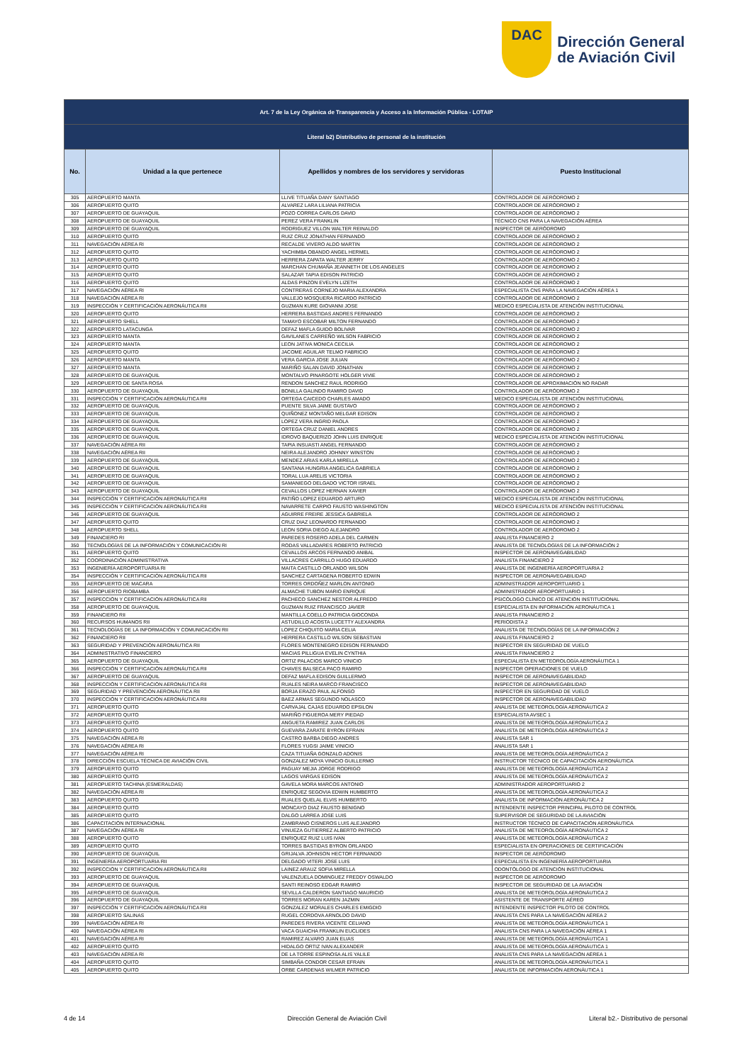DAC
Dirección General
de Aviación Civil
| Art. 7 de la Ley Orgánica de Transparencia y Acceso a la Información Pública - LOTAIP | | | |
| Literal b2) Distributivo de personal de la institución | | | |
| No. | Unidad a la que pertenece | Apellidos y nombres de los servidores y servidoras | Puesto Institucional |
| 305 | AEROPUERTO MANTA | LLIVE TITUAÑA DANY SANTIAGO | CONTROLADOR DE AERÓDROMO 2 |
| 306 | AEROPUERTO QUITO | ALVAREZ LARA LILIANA PATRICIA | CONTROLADOR DE AERÓDROMO 2 |
| 307 | AEROPUERTO DE GUAYAQUIL | POZO CORREA CARLOS DAVID | CONTROLADOR DE AERÓDROMO 2 |
| 308 | AEROPUERTO DE GUAYAQUIL | PEREZ VERA FRANKLIN | TÉCNICO CNS PARA LA NAVEGACIÓN AÉREA |
| 309 | AEROPUERTO DE GUAYAQUIL | RODRIGUEZ VILLON WALTER REINALDO | INSPECTOR DE AERÓDROMO |
| 310 | AEROPUERTO QUITO | RUIZ CRUZ JONATHAN FERNANDO | CONTROLADOR DE AERÓDROMO 2 |
| 311 | NAVEGACIÓN AÉREA RI | RECALDE VIVERO ALDO MARTIN | CONTROLADOR DE AERÓDROMO 2 |
| 312 | AEROPUERTO QUITO | YACHIMBA OBANDO ANGEL HERMEL | CONTROLADOR DE AERÓDROMO 2 |
| 313 | AEROPUERTO QUITO | HERRERA ZAPATA WALTER JERRY | CONTROLADOR DE AERÓDROMO 2 |
| 314 | AEROPUERTO QUITO | MARCHAN CHUMAÑA JEANNETH DE LOS ANGELES | CONTROLADOR DE AERÓDROMO 2 |
| 315 | AEROPUERTO QUITO | SALAZAR TAPIA EDISON PATRICIO | CONTROLADOR DE AERÓDROMO 2 |
| 316 | AEROPUERTO QUITO | ALDAS PINZON EVELYN LIZETH | CONTROLADOR DE AERÓDROMO 2 |
| 317 | NAVEGACIÓN AÉREA RI | CONTRERAS CORNEJO MARIA ALEXANDRA | ESPECIALISTA CNS PARA LA NAVEGACIÓN AÉREA 1 |
| 318 | NAVEGACIÓN AÉREA RI | VALLEJO MOSQUERA RICARDO PATRICIO | CONTROLADOR DE AERÓDROMO 2 |
| 319 | INSPECCIÓN Y CERTIFICACIÓN AERONÁUTICA RII | GUZMAN KURE GIOVANNI JOSE | MEDICO ESPECIALISTA DE ATENCIÓN INSTITUCIONAL |
| 320 | AEROPUERTO QUITO | HERRERA BASTIDAS ANDRES FERNANDO | CONTROLADOR DE AERÓDROMO 2 |
| 321 | AEROPUERTO SHELL | TAMAYO ESCOBAR MILTON FERNANDO | CONTROLADOR DE AERÓDROMO 2 |
| 322 | AEROPUERTO LATACUNGA | DEFAZ MAFLA GUIDO BOLIVAR | CONTROLADOR DE AERÓDROMO 2 |
| 323 | AEROPUERTO MANTA | GAVILANES CARREÑO WILSON FABRICIO | CONTROLADOR DE AERÓDROMO 2 |
| 324 | AEROPUERTO MANTA | LEON JATIVA MONICA CECILIA | CONTROLADOR DE AERÓDROMO 2 |
| 325 | AEROPUERTO QUITO | JACOME AGUILAR TELMO FABRICIO | CONTROLADOR DE AERÓDROMO 2 |
| 326 | AEROPUERTO MANTA | VERA GARCIA JOSE JULIAN | CONTROLADOR DE AERÓDROMO 2 |
| 327 | AEROPUERTO MANTA | MARIÑO SALAN DAVID JONATHAN | CONTROLADOR DE AERÓDROMO 2 |
| 328 | AEROPUERTO DE GUAYAQUIL | MONTALVO PINARGOTE HOLGER VIVIE | CONTROLADOR DE AERÓDROMO 2 |
| 329 | AEROPUERTO DE SANTA ROSA | RENDON SANCHEZ RAUL RODRIGO | CONTROLADOR DE APROXIMACIÓN NO RADAR |
| 330 | AEROPUERTO DE GUAYAQUIL | BONILLA GALINDO RAMIRO DAVID | CONTROLADOR DE AERÓDROMO 2 |
| 331 | INSPECCIÓN Y CERTIFICACIÓN AERONÁUTICA RII | ORTEGA CAICEDO CHARLES AMADO | MEDICO ESPECIALISTA DE ATENCIÓN INSTITUCIONAL |
| 332 | AEROPUERTO DE GUAYAQUIL | PUENTE SILVA JAIME GUSTAVO | CONTROLADOR DE AERÓDROMO 2 |
| 333 | AEROPUERTO DE GUAYAQUIL | QUIÑONEZ MONTAÑO MELGAR EDISON | CONTROLADOR DE AERÓDROMO 2 |
| 334 | AEROPUERTO DE GUAYAQUIL | LOPEZ VERA INGRID PAOLA | CONTROLADOR DE AERÓDROMO 2 |
| 335 | AEROPUERTO DE GUAYAQUIL | ORTEGA CRUZ DANIEL ANDRES | CONTROLADOR DE AERÓDROMO 2 |
| 336 | AEROPUERTO DE GUAYAQUIL | IDROVO BAQUERIZO JOHN LUIS ENRIQUE | MEDICO ESPECIALISTA DE ATENCIÓN INSTITUCIONAL |
| 337 | NAVEGACIÓN AÉREA RII | TAPIA INSUASTI ANGEL FERNANDO | CONTROLADOR DE AERÓDROMO 2 |
| 338 | NAVEGACIÓN AÉREA RII | NEIRA ALEJANDRO JOHNNY WINSTON | CONTROLADOR DE AERÓDROMO 2 |
| 339 | AEROPUERTO DE GUAYAQUIL | MENDEZ ARIAS KARLA MIRELLA | CONTROLADOR DE AERÓDROMO 2 |
| 340 | AEROPUERTO DE GUAYAQUIL | SANTANA HUNGRIA ANGELICA GABRIELA | CONTROLADOR DE AERÓDROMO 2 |
| 341 | AEROPUERTO DE GUAYAQUIL | TORAL LUA ARELIS VICTORIA | CONTROLADOR DE AERÓDROMO 2 |
| 342 | AEROPUERTO DE GUAYAQUIL | SAMANIEGO DELGADO VICTOR ISRAEL | CONTROLADOR DE AERÓDROMO 2 |
| 343 | AEROPUERTO DE GUAYAQUIL | CEVALLOS LOPEZ HERNAN XAVIER | CONTROLADOR DE AERÓDROMO 2 |
| 344 | INSPECCIÓN Y CERTIFICACIÓN AERONÁUTICA RII | PATIÑO LOPEZ EDUARDO ARTURO | MEDICO ESPECIALISTA DE ATENCIÓN INSTITUCIONAL |
| 345 | INSPECCIÓN Y CERTIFICACIÓN AERONÁUTICA RII | NAVARRETE CARPIO FAUSTO WASHINGTON | MEDICO ESPECIALISTA DE ATENCIÓN INSTITUCIONAL |
| 346 | AEROPUERTO DE GUAYAQUIL | AGUIRRE FREIRE JESSICA GABRIELA | CONTROLADOR DE AERÓDROMO 2 |
| 347 | AEROPUERTO QUITO | CRUZ DIAZ LEONARDO FERNANDO | CONTROLADOR DE AERÓDROMO 2 |
| 348 | AEROPUERTO SHELL | LEON SORIA DIEGO ALEJANDRO | CONTROLADOR DE AERÓDROMO 2 |
| 349 | FINANCIERO RI | PAREDES ROSERO ADELA DEL CARMEN | ANALISTA FINANCIERO 2 |
| 350 | TECNOLOGÍAS DE LA INFORMACIÓN Y COMUNICACIÓN RI | RODAS VALLADARES ROBERTO PATRICIO | ANALISTA DE TECNOLOGÍAS DE LA INFORMACIÓN 2 |
| 351 | AEROPUERTO QUITO | CEVALLOS ARCOS FERNANDO ANIBAL | INSPECTOR DE AERONAVEGABILIDAD |
| 352 | COORDINACIÓN ADMINISTRATIVA | VILLACRES CARRILLO HUGO EDUARDO | ANALISTA FINANCIERO 2 |
| 353 | INGENIERÍA AEROPORTUARIA RI | MAITA CASTILLO ORLANDO WILSON | ANALISTA DE INGENIERÍA AEROPORTUARIA 2 |
| 354 | INSPECCIÓN Y CERTIFICACIÓN AERONÁUTICA RII | SANCHEZ CARTAGENA ROBERTO EDWIN | INSPECTOR DE AERONAVEGABILIDAD |
| 355 | AEROPUERTO DE MACARA | TORRES ORDOÑEZ MARLON ANTONIO | ADMINISTRADOR AEROPORTUARIO 1 |
| 356 | AEROPUERTO RIOBAMBA | ALMACHE TUBON MARIO ENRIQUE | ADMINISTRADOR AEROPORTUARIO 1 |
| 357 | INSPECCIÓN Y CERTIFICACIÓN AERONÁUTICA RII | PACHECO SANCHEZ NESTOR ALFREDO | PSICÓLOGO CLÍNICO DE ATENCIÓN INSTITUCIONAL |
| 358 | AEROPUERTO DE GUAYAQUIL | GUZMAN RUIZ FRANCISCO JAVIER | ESPECIALISTA EN INFORMACIÓN AERONÁUTICA 1 |
| 359 | FINANCIERO RII | MANTILLA COELLO PATRICIA GIOCONDA | ANALISTA FINANCIERO 2 |
| 360 | RECURSOS HUMANOS RII | ASTUDILLO ACOSTA LUCETTY ALEXANDRA | PERIODISTA 2 |
| 361 | TECNOLOGÍAS DE LA INFORMACIÓN Y COMUNICACIÓN RII | LOPEZ CHIQUITO MARIA CELIA | ANALISTA DE TECNOLOGÍAS DE LA INFORMACIÓN 2 |
| 362 | FINANCIERO RII | HERRERA CASTILLO WILSON SEBASTIAN | ANALISTA FINANCIERO 2 |
| 363 | SEGURIDAD Y PREVENCIÓN AERONÁUTICA RII | FLORES MONTENEGRO EDISON FERNANDO | INSPECTOR EN SEGURIDAD DE VUELO |
| 364 | ADMINISTRATIVO FINANCIERO | MACIAS PILLIGUA EVELIN CYNTHIA | ANALISTA FINANCIERO 2 |
| 365 | AEROPUERTO DE GUAYAQUIL | ORTIZ PALACIOS MARCO VINICIO | ESPECIALISTA EN METEOROLOGÍA AERONÁUTICA 1 |
| 366 | INSPECCIÓN Y CERTIFICACIÓN AERONÁUTICA RII | CHAVES BALSECA PACO RAMIRO | INSPECTOR OPERACIONES DE VUELO |
| 367 | AEROPUERTO DE GUAYAQUIL | DEFAZ MAFLA EDISON GUILLERMO | INSPECTOR DE AERONAVEGABILIDAD |
| 368 | INSPECCIÓN Y CERTIFICACIÓN AERONÁUTICA RII | RUALES NEIRA MARCO FRANCISCO | INSPECTOR DE AERONAVEGABILIDAD |
| 369 | SEGURIDAD Y PREVENCIÓN AERONÁUTICA RII | BORJA ERAZO PAUL ALFONSO | INSPECTOR EN SEGURIDAD DE VUELO |
| 370 | INSPECCIÓN Y CERTIFICACIÓN AERONÁUTICA RII | BAEZ ARMAS SEGUNDO NOLASCO | INSPECTOR DE AERONAVEGABILIDAD |
| 371 | AEROPUERTO QUITO | CARVAJAL CAJAS EDUARDO EPSILON | ANALISTA DE METEOROLOGÍA AERONÁUTICA 2 |
| 372 | AEROPUERTO QUITO | MARIÑO FIGUEROA MERY PIEDAD | ESPECIALISTA AVSEC 1 |
| 373 | AEROPUERTO QUITO | ANGUETA RAMIREZ JUAN CARLOS | ANALISTA DE METEOROLOGÍA AERONÁUTICA 2 |
| 374 | AEROPUERTO QUITO | GUEVARA ZARATE BYRON EFRAIN | ANALISTA DE METEOROLOGÍA AERONÁUTICA 2 |
| 375 | NAVEGACIÓN AÉREA RI | CASTRO BARBA DIEGO ANDRES | ANALISTA SAR 1 |
| 376 | NAVEGACIÓN AÉREA RI | FLORES YUGSI JAIME VINICIO | ANALISTA SAR 1 |
| 377 | NAVEGACIÓN AÉREA RI | CAZA TITUAÑA GONZALO ADONIS | ANALISTA DE METEOROLOGÍA AERONÁUTICA 2 |
| 378 | DIRECCIÓN ESCUELA TÉCNICA DE AVIACIÓN CIVIL | GONZALEZ MOYA VINICIO GUILLERMO | INSTRUCTOR TÉCNICO DE CAPACITACIÓN AERONÁUTICA |
| 379 | AEROPUERTO QUITO | PAGUAY MEJIA JORGE RODRIGO | ANALISTA DE METEOROLOGÍA AERONÁUTICA 2 |
| 380 | AEROPUERTO QUITO | LAGOS VARGAS EDISON | ANALISTA DE METEOROLOGÍA AERONÁUTICA 2 |
| 381 | AEROPUERTO TACHINA (ESMERALDAS) | GAVELA MORA MARCOS ANTONIO | ADMINISTRADOR AEROPORTUARIO 2 |
| 382 | NAVEGACIÓN AÉREA RI | ENRIQUEZ SEGOVIA EDWIN HUMBERTO | ANALISTA DE METEOROLOGÍA AERONÁUTICA 2 |
| 383 | AEROPUERTO QUITO | RUALES QUELAL ELVIS HUMBERTO | ANALISTA DE INFORMACIÓN AERONÁUTICA 2 |
| 384 | AEROPUERTO QUITO | MONCAYO DIAZ FAUSTO BENIGNO | INTENDENTE INSPECTOR PRINCIPAL PILOTO DE CONTROL |
| 385 | AEROPUERTO QUITO | DALGO LARREA JOSE LUIS | SUPERVISOR DE SEGURIDAD DE LA AVIACIÓN |
| 386 | CAPACITACIÓN INTERNACIONAL | ZAMBRANO CISNEROS LUIS ALEJANDRO | INSTRUCTOR TÉCNICO DE CAPACITACIÓN AERONÁUTICA |
| 387 | NAVEGACIÓN AÉREA RI | VINUEZA GUTIERREZ ALBERTO PATRICIO | ANALISTA DE METEOROLOGÍA AERONÁUTICA 2 |
| 388 | AEROPUERTO QUITO | ENRIQUEZ RUIZ LUIS IVAN | ANALISTA DE METEOROLOGÍA AERONÁUTICA 2 |
| 389 | AEROPUERTO QUITO | TORRES BASTIDAS BYRON ORLANDO | ESPECIALISTA EN OPERACIONES DE CERTIFICACIÓN |
| 390 | AEROPUERTO DE GUAYAQUIL | GRIJALVA JOHNSON HECTOR FERNANDO | INSPECTOR DE AERÓDROMO |
| 391 | INGENIERÍA AEROPORTUARIA RII | DELGADO VITERI JOSE LUIS | ESPECIALISTA EN INGENIERÍA AEROPORTUARIA |
| 392 | INSPECCIÓN Y CERTIFICACIÓN AERONÁUTICA RII | LAINEZ ARAUZ SOFIA MIRELLA | ODONTÓLOGO DE ATENCIÓN INSTITUCIONAL |
| 393 | AEROPUERTO DE GUAYAQUIL | VALENZUELA DOMINGUEZ FREDDY OSWALDO | INSPECTOR DE AERÓDROMO |
| 394 | AEROPUERTO DE GUAYAQUIL | SANTI REINOSO EDGAR RAMIRO | INSPECTOR DE SEGURIDAD DE LA AVIACIÓN |
| 395 | AEROPUERTO DE GUAYAQUIL | SEVILLA CALDERON SANTIAGO MAURICIO | ANALISTA DE METEOROLOGÍA AERONÁUTICA 2 |
| 396 | AEROPUERTO DE GUAYAQUIL | TORRES MORAN KAREN JAZMIN | ASISTENTE DE TRANSPORTE AÉREO |
| 397 | INSPECCIÓN Y CERTIFICACIÓN AERONÁUTICA RII | GONZALEZ MORALES CHARLES EMIGDIO | INTENDENTE INSPECTOR PILOTO DE CONTROL |
| 398 | AEROPUERTO SALINAS | RUGEL CORDOVA ARNOLDO DAVID | ANALISTA CNS PARA LA NAVEGACIÓN AÉREA 2 |
| 399 | NAVEGACIÓN AÉREA RI | PAREDES RIVERA VICENTE CELIANO | ANALISTA DE METEOROLOGÍA AERONÁUTICA 1 |
| 400 | NAVEGACIÓN AÉREA RI | VACA GUAICHA FRANKLIN EUCLIDES | ANALISTA CNS PARA LA NAVEGACIÓN AÉREA 1 |
| 401 | NAVEGACIÓN AÉREA RI | RAMIREZ ALVARO JUAN ELIAS | ANALISTA DE METEOROLOGÍA AERONÁUTICA 1 |
| 402 | AEROPUERTO QUITO | HIDALGO ORTIZ IVAN ALEXANDER | ANALISTA DE METEOROLOGÍA AERONÁUTICA 1 |
| 403 | NAVEGACIÓN AÉREA RI | DE LA TORRE ESPINOSA ALIS YALILE | ANALISTA CNS PARA LA NAVEGACIÓN AÉREA 1 |
| 404 | AEROPUERTO QUITO | SIMBAÑA CONDOR CESAR EFRAIN | ANALISTA DE METEOROLOGÍA AERONÁUTICA 1 |
| 405 | AEROPUERTO QUITO | ORBE CARDENAS WILMER PATRICIO | ANALISTA DE INFORMACIÓN AERONÁUTICA 1 |
4 de 14 Dirección General de Aviación Civil Literal b2.- Distributivo de personal